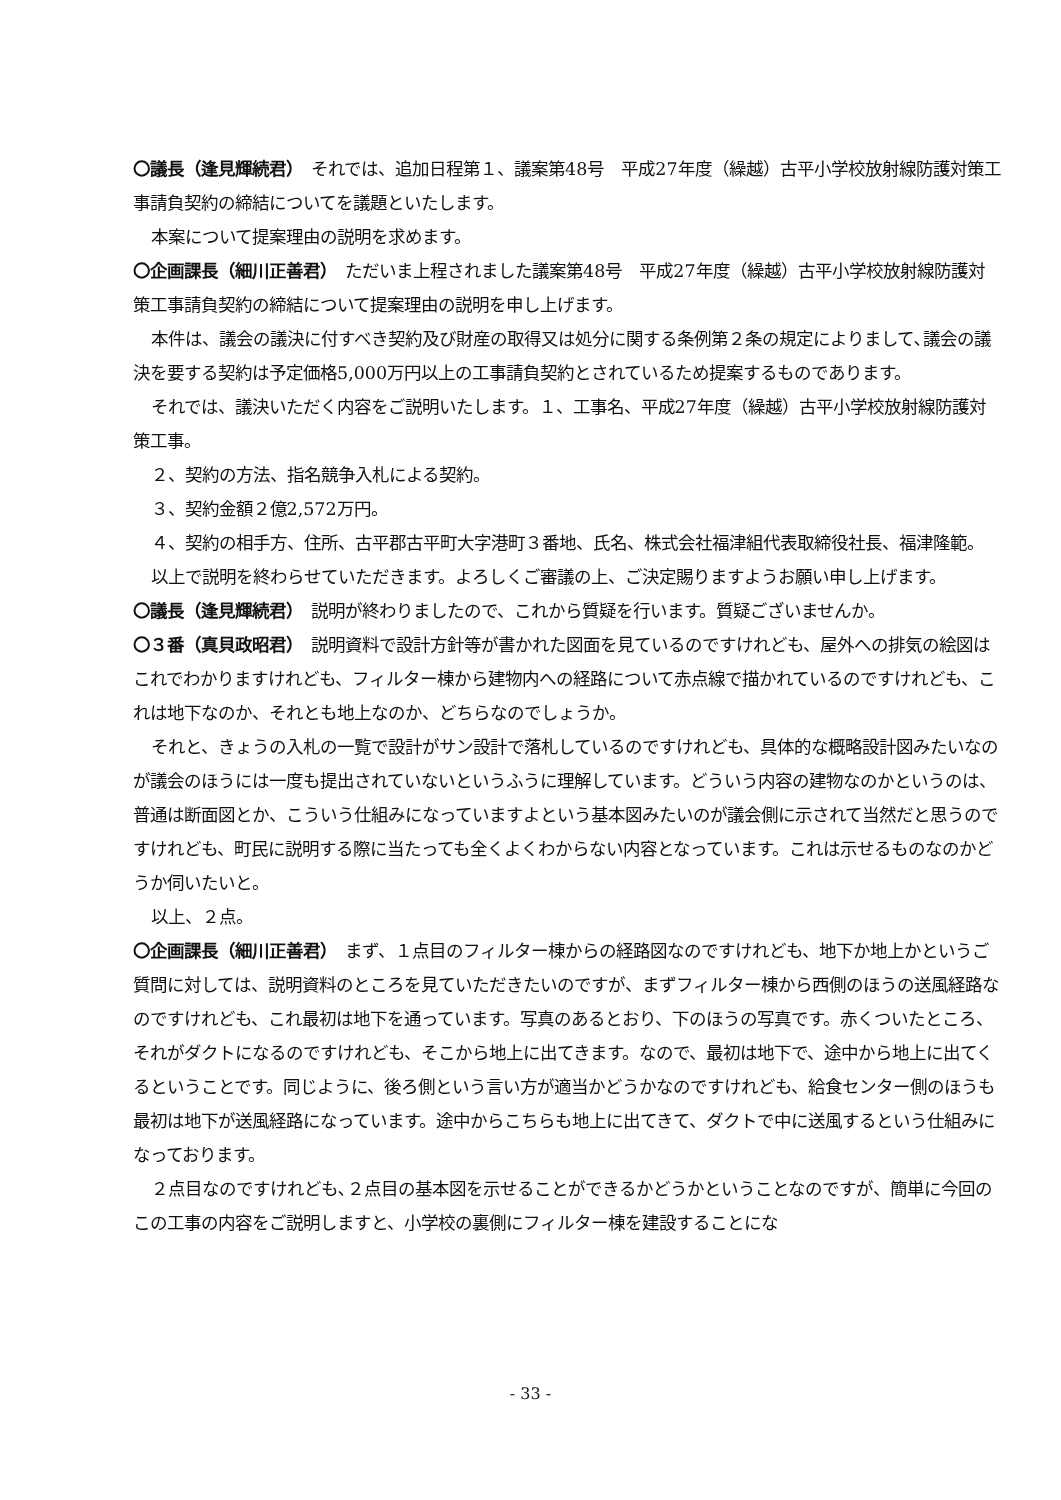〇議長（逢見輝続君）　それでは、追加日程第１、議案第48号　平成27年度（繰越）古平小学校放射線防護対策工事請負契約の締結についてを議題といたします。
本案について提案理由の説明を求めます。
〇企画課長（細川正善君）　ただいま上程されました議案第48号　平成27年度（繰越）古平小学校放射線防護対策工事請負契約の締結について提案理由の説明を申し上げます。
本件は、議会の議決に付すべき契約及び財産の取得又は処分に関する条例第２条の規定によりまして､議会の議決を要する契約は予定価格5,000万円以上の工事請負契約とされているため提案するものであります。
それでは、議決いただく内容をご説明いたします。１、工事名、平成27年度（繰越）古平小学校放射線防護対策工事。
２、契約の方法、指名競争入札による契約。
３、契約金額２億2,572万円。
４、契約の相手方、住所、古平郡古平町大字港町３番地、氏名、株式会社福津組代表取締役社長、福津隆範。
以上で説明を終わらせていただきます。よろしくご審議の上、ご決定賜りますようお願い申し上げます。
〇議長（逢見輝続君）　説明が終わりましたので、これから質疑を行います。質疑ございませんか。
〇３番（真貝政昭君）　説明資料で設計方針等が書かれた図面を見ているのですけれども、屋外への排気の絵図はこれでわかりますけれども、フィルター棟から建物内への経路について赤点線で描かれているのですけれども、これは地下なのか、それとも地上なのか、どちらなのでしょうか。
それと、きょうの入札の一覧で設計がサン設計で落札しているのですけれども、具体的な概略設計図みたいなのが議会のほうには一度も提出されていないというふうに理解しています。どういう内容の建物なのかというのは、普通は断面図とか、こういう仕組みになっていますよという基本図みたいのが議会側に示されて当然だと思うのですけれども、町民に説明する際に当たっても全くよくわからない内容となっています。これは示せるものなのかどうか伺いたいと。
以上、２点。
〇企画課長（細川正善君）　まず、１点目のフィルター棟からの経路図なのですけれども、地下か地上かというご質問に対しては、説明資料のところを見ていただきたいのですが、まずフィルター棟から西側のほうの送風経路なのですけれども、これ最初は地下を通っています。写真のあるとおり、下のほうの写真です。赤くついたところ、それがダクトになるのですけれども、そこから地上に出てきます。なので、最初は地下で、途中から地上に出てくるということです。同じように、後ろ側という言い方が適当かどうかなのですけれども、給食センター側のほうも最初は地下が送風経路になっています。途中からこちらも地上に出てきて、ダクトで中に送風するという仕組みになっております。
２点目なのですけれども､２点目の基本図を示せることができるかどうかということなのですが、簡単に今回のこの工事の内容をご説明しますと、小学校の裏側にフィルター棟を建設することにな
- 33 -